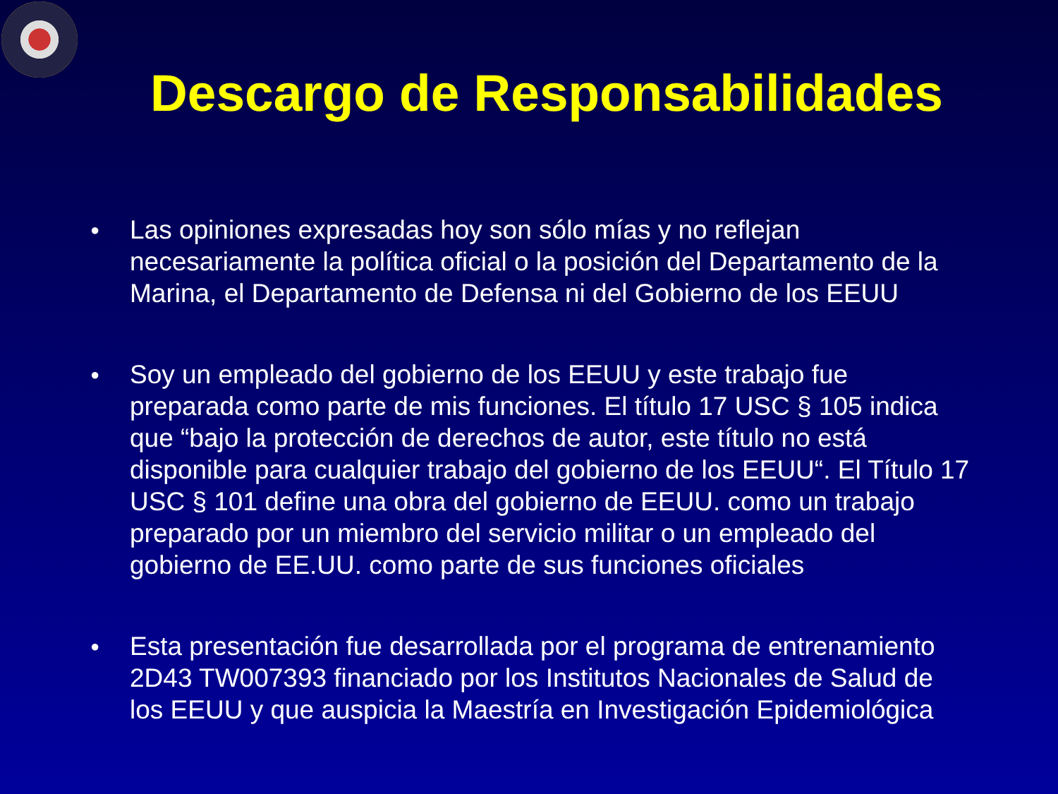Descargo de Responsabilidades
● Las opiniones expresadas hoy son sólo mías y no reflejan necesariamente la política oficial o la posición del Departamento de la Marina, el Departamento de Defensa ni del Gobierno de los EEUU
● Soy un empleado del gobierno de los EEUU y este trabajo fue preparada como parte de mis funciones. El título 17 USC § 105 indica que “bajo la protección de derechos de autor, este título no está disponible para cualquier trabajo del gobierno de los EEUU“. El Título 17 USC § 101 define una obra del gobierno de EEUU. como un trabajo preparado por un miembro del servicio militar o un empleado del gobierno de EE.UU. como parte de sus funciones oficiales
● Esta presentación fue desarrollada por el programa de entrenamiento 2D43 TW007393 financiado por los Institutos Nacionales de Salud de los EEUU y que auspicia la Maestría en Investigación Epidemiológica